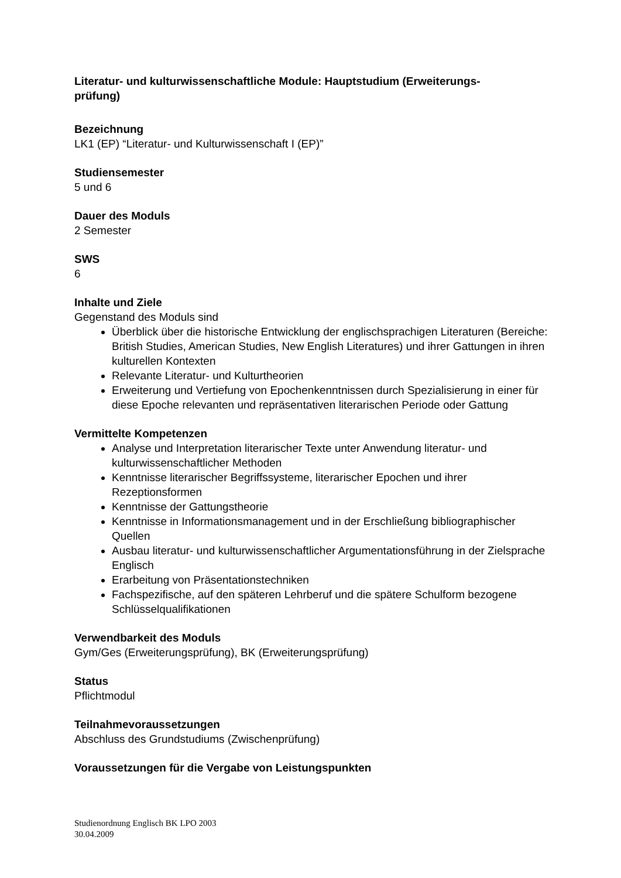Literatur- und kulturwissenschaftliche Module: Hauptstudium (Erweiterungs-
prüfung)
Bezeichnung
LK1 (EP) “Literatur- und Kulturwissenschaft I (EP)”
Studiensemester
5 und 6
Dauer des Moduls
2 Semester
SWS
6
Inhalte und Ziele
Gegenstand des Moduls sind
Überblick über die historische Entwicklung der englischsprachigen Literaturen (Bereiche: British Studies, American Studies, New English Literatures) und ihrer Gattungen in ihren kulturellen Kontexten
Relevante Literatur- und Kulturtheorien
Erweiterung und Vertiefung von Epochenkenntnissen durch Spezialisierung in einer für diese Epoche relevanten und repräsentativen literarischen Periode oder Gattung
Vermittelte Kompetenzen
Analyse und Interpretation literarischer Texte unter Anwendung literatur- und kulturwissenschaftlicher Methoden
Kenntnisse literarischer Begriffssysteme, literarischer Epochen und ihrer Rezeptionsformen
Kenntnisse der Gattungstheorie
Kenntnisse in Informationsmanagement und in der Erschließung bibliographischer Quellen
Ausbau literatur- und kulturwissenschaftlicher Argumentationsführung in der Zielsprache Englisch
Erarbeitung von Präsentationstechniken
Fachspezifische, auf den späteren Lehrberuf und die spätere Schulform bezogene Schlüsselqualifikationen
Verwendbarkeit des Moduls
Gym/Ges (Erweiterungsprüfung), BK (Erweiterungsprüfung)
Status
Pflichtmodul
Teilnahmevoraussetzungen
Abschluss des Grundstudiums (Zwischenprüfung)
Voraussetzungen für die Vergabe von Leistungspunkten
Studienordnung Englisch BK LPO 2003
30.04.2009